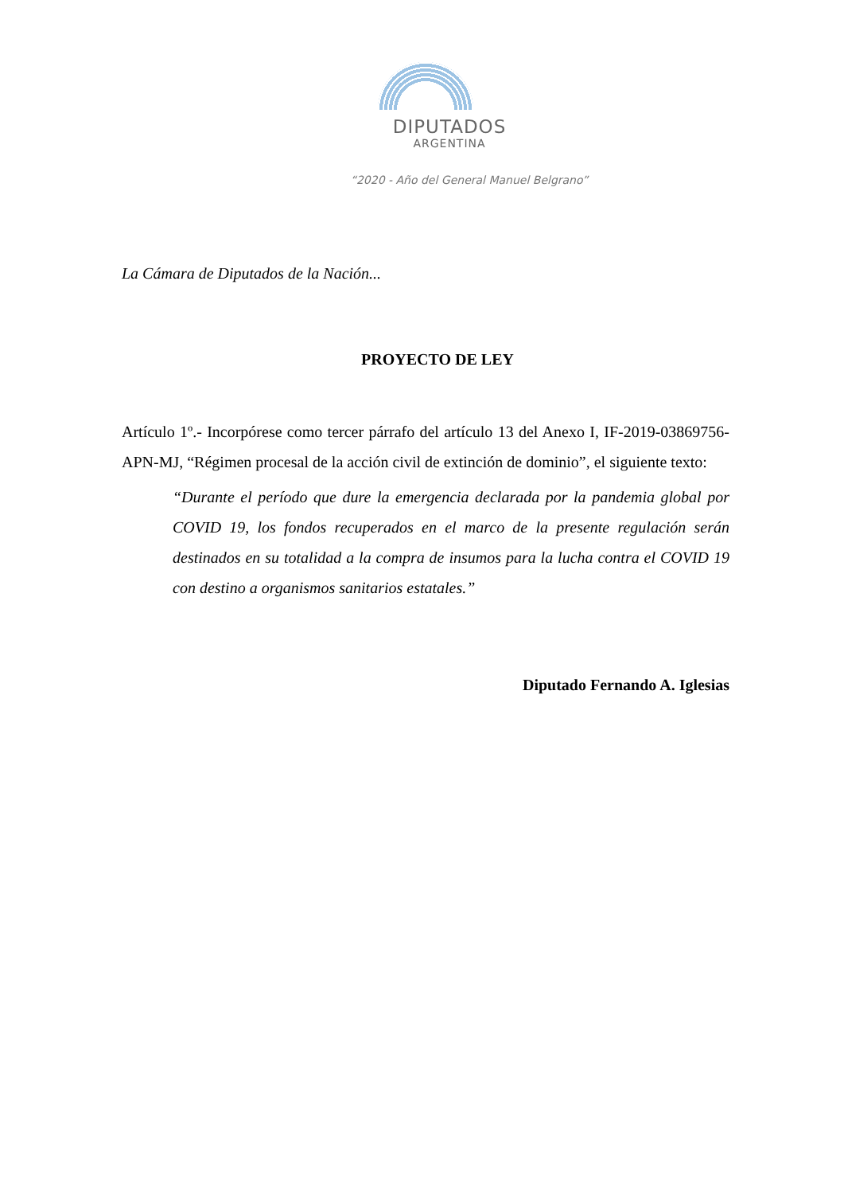DIPUTADOS
ARGENTINA
“2020 - Año del General Manuel Belgrano”
La Cámara de Diputados de la Nación...
PROYECTO DE LEY
Artículo 1º.- Incorpórese como tercer párrafo del artículo 13 del Anexo I, IF-2019-03869756-APN-MJ, “Régimen procesal de la acción civil de extinción de dominio”, el siguiente texto:
“Durante el período que dure la emergencia declarada por la pandemia global por COVID 19, los fondos recuperados en el marco de la presente regulación serán destinados en su totalidad a la compra de insumos para la lucha contra el COVID 19 con destino a organismos sanitarios estatales.”
Diputado Fernando A. Iglesias